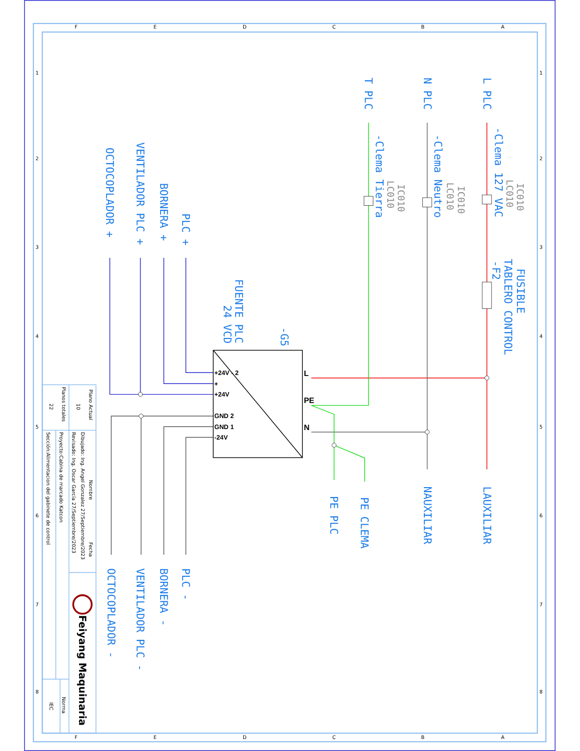A
B
C
D
E
F
A
B
C
D
E
F
1
2
3
4
5
6
7
8
1
2
3
4
5
6
7
8
L PLC
N PLC
T PLC
-Clema 127 VAC
-Clema Neutro
-Clema Tierra
FUSIBLE
TABLERO CONTROL
-F2
-G5
FUENTE PLC
24 VCD
PLC +
BORNERA +
VENTILADOR PLC +
OCTOCOPLADOR +
LAUXILIAR
NAUXILIAR
PE CLEMA
PE PLC
PLC -
BORNERA -
VENTILADOR PLC -
OCTOCOPLADOR -
IC010
LC010
IC010
LC010
IC010
LC010
+24V - 2
+
+24V
GND 2
GND 1
-24V
L
PE
N
Plano Actual
10
Planos totales
22
Nombre
Fecha
Dibujado: Ing. Angel Gonzalez 27/Septiembre/2023
Revisado: Ing. Oscar García 27/Septiembre/2023
Proyecto:Cabina de marcado Katcon
Sección:Alimentacion del gabinete de control
Norma
IEC
Feiyang Maquinaria